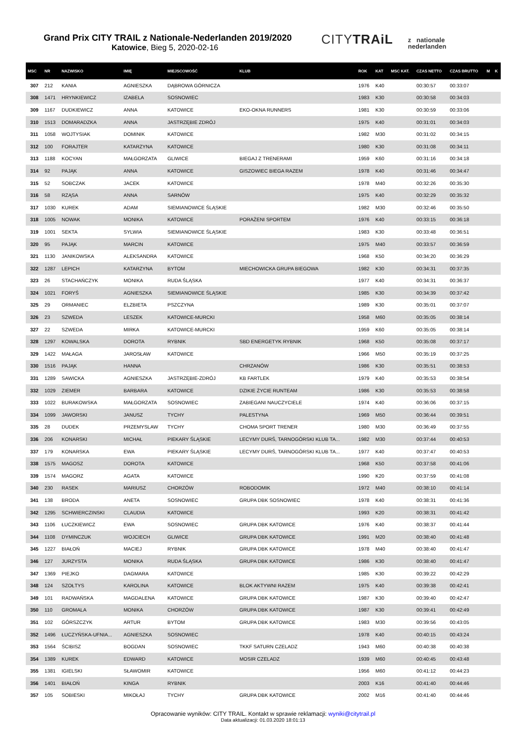Grand Prix CITY TRAIL z Nationale-Nederlanden 2019/2020
Katowice, Bieg 5, 2020-02-16
CITYTRAiL
z nationale
nederlanden
| MSC | NR | NAZWISKO | IMIĘ | MIEJSCOWOŚĆ | KLUB | ROK | KAT | MSC KAT. | CZAS NETTO | CZAS BRUTTO | M | K |
| --- | --- | --- | --- | --- | --- | --- | --- | --- | --- | --- | --- | --- |
| 307 | 212 | KANIA | AGNIESZKA | DĄBROWA GÓRNICZA | | 1976 | K40 | | 00:30:57 | 00:33:07 | | |
| 308 | 1471 | HRYNKIEWICZ | IZABELA | SOSNOWIEC | | 1983 | K30 | | 00:30:58 | 00:34:03 | | |
| 309 | 1167 | DUDKIEWICZ | ANNA | KATOWICE | EKO-OKNA RUNNERS | 1981 | K30 | | 00:30:59 | 00:33:06 | | |
| 310 | 1513 | DOMARADZKA | ANNA | JASTRZĘBIE ZDRÓJ | | 1975 | K40 | | 00:31:01 | 00:34:03 | | |
| 311 | 1058 | WOJTYSIAK | DOMINIK | KATOWICE | | 1982 | M30 | | 00:31:02 | 00:34:15 | | |
| 312 | 100 | FORAJTER | KATARZYNA | KATOWICE | | 1980 | K30 | | 00:31:08 | 00:34:11 | | |
| 313 | 1188 | KOCYAN | MAŁGORZATA | GLIWICE | BIEGAJ Z TRENERAMI | 1959 | K60 | | 00:31:16 | 00:34:18 | | |
| 314 | 92 | PAJĄK | ANNA | KATOWICE | GISZOWIEC BIEGA RAZEM | 1978 | K40 | | 00:31:46 | 00:34:47 | | |
| 315 | 52 | SOBCZAK | JACEK | KATOWICE | | 1978 | M40 | | 00:32:26 | 00:35:30 | | |
| 316 | 58 | RZĄSA | ANNA | SARNÓW | | 1975 | K40 | | 00:32:29 | 00:35:32 | | |
| 317 | 1030 | KUREK | ADAM | SIEMIANOWICE ŚLĄSKIE | | 1982 | M30 | | 00:32:46 | 00:35:50 | | |
| 318 | 1005 | NOWAK | MONIKA | KATOWICE | PORAŻENI SPORTEM | 1976 | K40 | | 00:33:15 | 00:36:18 | | |
| 319 | 1001 | SEKTA | SYLWIA | SIEMIANOWICE ŚLĄSKIE | | 1983 | K30 | | 00:33:48 | 00:36:51 | | |
| 320 | 95 | PAJĄK | MARCIN | KATOWICE | | 1975 | M40 | | 00:33:57 | 00:36:59 | | |
| 321 | 1130 | JANIKOWSKA | ALEKSANDRA | KATOWICE | | 1968 | K50 | | 00:34:20 | 00:36:29 | | |
| 322 | 1287 | LEPICH | KATARZYNA | BYTOM | MIECHOWICKA GRUPA BIEGOWA | 1982 | K30 | | 00:34:31 | 00:37:35 | | |
| 323 | 26 | STACHAŃCZYK | MONIKA | RUDA ŚLĄSKA | | 1977 | K40 | | 00:34:31 | 00:36:37 | | |
| 324 | 1021 | FORYŚ | AGNIESZKA | SIEMIANOWICE ŚLĄSKIE | | 1985 | K30 | | 00:34:39 | 00:37:42 | | |
| 325 | 29 | ORMANIEC | ELZBIETA | PSZCZYNA | | 1989 | K30 | | 00:35:01 | 00:37:07 | | |
| 326 | 23 | SZWEDA | LESZEK | KATOWICE-MURCKI | | 1958 | M60 | | 00:35:05 | 00:38:14 | | |
| 327 | 22 | SZWEDA | MIRKA | KATOWICE-MURCKI | | 1959 | K60 | | 00:35:05 | 00:38:14 | | |
| 328 | 1297 | KOWALSKA | DOROTA | RYBNIK | SBD ENERGETYK RYBNIK | 1968 | K50 | | 00:35:08 | 00:37:17 | | |
| 329 | 1422 | MAŁAGA | JAROSŁAW | KATOWICE | | 1966 | M50 | | 00:35:19 | 00:37:25 | | |
| 330 | 1516 | PAJĄK | HANNA | | CHRZANÓW | 1986 | K30 | | 00:35:51 | 00:38:53 | | |
| 331 | 1289 | SAWICKA | AGNIESZKA | JASTRZĘBIE-ZDRÓJ | KB FARTLEK | 1979 | K40 | | 00:35:53 | 00:38:54 | | |
| 332 | 1029 | ZIEMER | BARBARA | KATOWICE | DZIKIE ŻYCIE RUNTEAM | 1986 | K30 | | 00:35:53 | 00:38:58 | | |
| 333 | 1022 | BURAKOWSKA | MAŁGORZATA | SOSNOWIEC | ZABIEGANI NAUCZYCIELE | 1974 | K40 | | 00:36:06 | 00:37:15 | | |
| 334 | 1099 | JAWORSKI | JANUSZ | TYCHY | PALESTYNA | 1969 | M50 | | 00:36:44 | 00:39:51 | | |
| 335 | 28 | DUDEK | PRZEMYSLAW | TYCHY | CHOMA SPORT TRENER | 1980 | M30 | | 00:36:49 | 00:37:55 | | |
| 336 | 206 | KONARSKI | MICHAŁ | PIEKARY ŚLĄSKIE | LECYMY DURŚ, TARNOGÓRSKI KLUB TA... | 1982 | M30 | | 00:37:44 | 00:40:53 | | |
| 337 | 179 | KONARSKA | EWA | PIEKARY ŚLĄSKIE | LECYMY DURŚ, TARNOGÓRSKI KLUB TA... | 1977 | K40 | | 00:37:47 | 00:40:53 | | |
| 338 | 1575 | MAGOSZ | DOROTA | KATOWICE | | 1968 | K50 | | 00:37:58 | 00:41:06 | | |
| 339 | 1574 | MAGORZ | AGATA | KATOWICE | | 1990 | K20 | | 00:37:59 | 00:41:08 | | |
| 340 | 230 | RASEK | MARIUSZ | CHORZÓW | ROBODOMIK | 1972 | M40 | | 00:38:10 | 00:41:14 | | |
| 341 | 138 | BRODA | ANETA | SOSNOWIEC | GRUPA DBK SOSNOWIEC | 1978 | K40 | | 00:38:31 | 00:41:36 | | |
| 342 | 1295 | SCHWIERCZINSKI | CLAUDIA | KATOWICE | | 1993 | K20 | | 00:38:31 | 00:41:42 | | |
| 343 | 1106 | ŁUCZKIEWICZ | EWA | SOSNOWIEC | GRUPA DBK KATOWICE | 1976 | K40 | | 00:38:37 | 00:41:44 | | |
| 344 | 1108 | DYMINCZUK | WOJCIECH | GLIWICE | GRUPA DBK KATOWICE | 1991 | M20 | | 00:38:40 | 00:41:48 | | |
| 345 | 1227 | BIAŁOŃ | MACIEJ | RYBNIK | GRUPA DBK KATOWICE | 1978 | M40 | | 00:38:40 | 00:41:47 | | |
| 346 | 127 | JURZYSTA | MONIKA | RUDA ŚLĄSKA | GRUPA DBK KATOWICE | 1986 | K30 | | 00:38:40 | 00:41:47 | | |
| 347 | 1369 | PIEJKO | DAGMARA | KATOWICE | | 1985 | K30 | | 00:39:22 | 00:42:29 | | |
| 348 | 124 | SZOŁTYS | KAROLINA | KATOWICE | BLOK AKTYWNI RAZEM | 1975 | K40 | | 00:39:38 | 00:42:41 | | |
| 349 | 101 | RADWAŃSKA | MAGDALENA | KATOWICE | GRUPA DBK KATOWICE | 1987 | K30 | | 00:39:40 | 00:42:47 | | |
| 350 | 110 | GROMALA | MONIKA | CHORZÓW | GRUPA DBK KATOWICE | 1987 | K30 | | 00:39:41 | 00:42:49 | | |
| 351 | 102 | GÓRSZCZYK | ARTUR | BYTOM | GRUPA DBK KATOWICE | 1983 | M30 | | 00:39:56 | 00:43:05 | | |
| 352 | 1496 | ŁUCZYŃSKA-UFNIA... | AGNIESZKA | SOSNOWIEC | | 1978 | K40 | | 00:40:15 | 00:43:24 | | |
| 353 | 1564 | ŚCIBISZ | BOGDAN | SOSNOWIEC | TKKF SATURN CZELADZ | 1943 | M60 | | 00:40:38 | 00:40:38 | | |
| 354 | 1389 | KUREK | EDWARD | KATOWICE | MOSIR CZELADZ | 1939 | M60 | | 00:40:45 | 00:43:48 | | |
| 355 | 1381 | IGIELSKI | SŁAWOMIR | KATOWICE | | 1956 | M60 | | 00:41:12 | 00:44:23 | | |
| 356 | 1401 | BIAŁOŃ | KINGA | RYBNIK | | 2003 | K16 | | 00:41:40 | 00:44:46 | | |
| 357 | 105 | SOBIESKI | MIKOŁAJ | TYCHY | GRUPA DBK KATOWICE | 2002 | M16 | | 00:41:40 | 00:44:46 | | |
Opracowanie wyników: CITY TRAIL. Kontakt w sprawie reklamacji: wyniki@citytrail.pl
Data aktualizacji: 01.03.2020 18:01:13